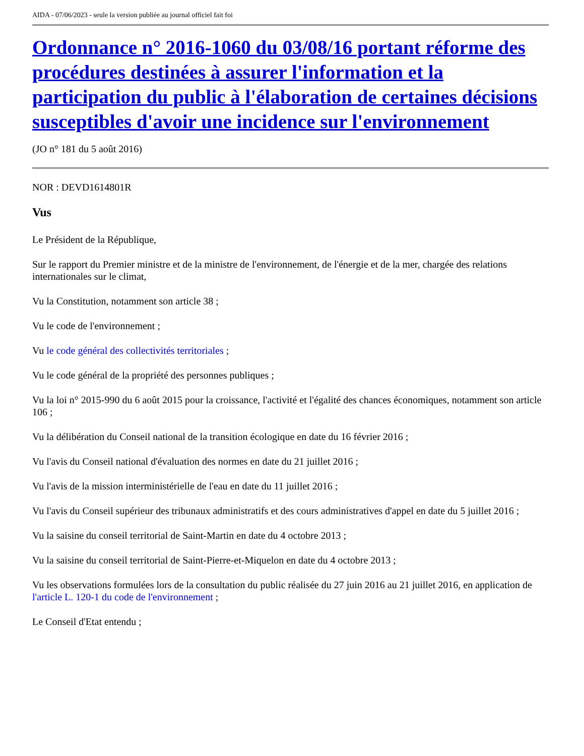AIDA - 07/06/2023 - seule la version publiée au journal officiel fait foi
Ordonnance n° 2016-1060 du 03/08/16 portant réforme des procédures destinées à assurer l'information et la participation du public à l'élaboration de certaines décisions susceptibles d'avoir une incidence sur l'environnement
(JO n° 181 du 5 août 2016)
NOR : DEVD1614801R
Vus
Le Président de la République,
Sur le rapport du Premier ministre et de la ministre de l'environnement, de l'énergie et de la mer, chargée des relations internationales sur le climat,
Vu la Constitution, notamment son article 38 ;
Vu le code de l'environnement ;
Vu le code général des collectivités territoriales ;
Vu le code général de la propriété des personnes publiques ;
Vu la loi n° 2015-990 du 6 août 2015 pour la croissance, l'activité et l'égalité des chances économiques, notamment son article 106 ;
Vu la délibération du Conseil national de la transition écologique en date du 16 février 2016 ;
Vu l'avis du Conseil national d'évaluation des normes en date du 21 juillet 2016 ;
Vu l'avis de la mission interministérielle de l'eau en date du 11 juillet 2016 ;
Vu l'avis du Conseil supérieur des tribunaux administratifs et des cours administratives d'appel en date du 5 juillet 2016 ;
Vu la saisine du conseil territorial de Saint-Martin en date du 4 octobre 2013 ;
Vu la saisine du conseil territorial de Saint-Pierre-et-Miquelon en date du 4 octobre 2013 ;
Vu les observations formulées lors de la consultation du public réalisée du 27 juin 2016 au 21 juillet 2016, en application de l'article L. 120-1 du code de l'environnement ;
Le Conseil d'Etat entendu ;